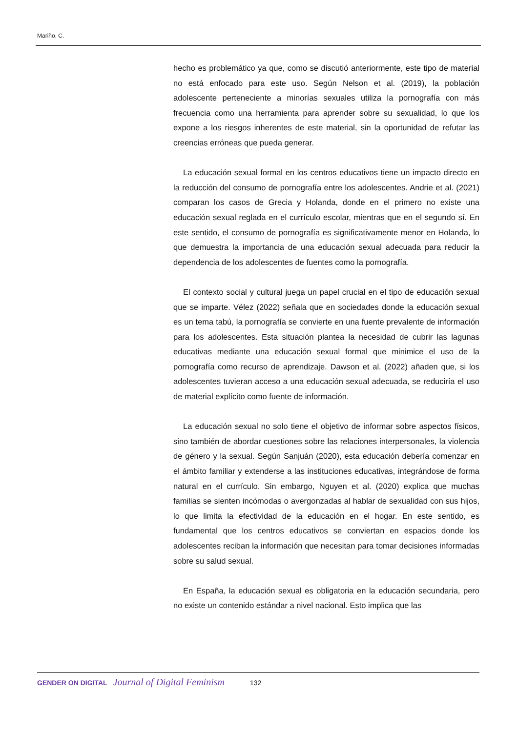Mariño, C.
hecho es problemático ya que, como se discutió anteriormente, este tipo de material no está enfocado para este uso. Según Nelson et al. (2019), la población adolescente perteneciente a minorías sexuales utiliza la pornografía con más frecuencia como una herramienta para aprender sobre su sexualidad, lo que los expone a los riesgos inherentes de este material, sin la oportunidad de refutar las creencias erróneas que pueda generar.
La educación sexual formal en los centros educativos tiene un impacto directo en la reducción del consumo de pornografía entre los adolescentes. Andrie et al. (2021) comparan los casos de Grecia y Holanda, donde en el primero no existe una educación sexual reglada en el currículo escolar, mientras que en el segundo sí. En este sentido, el consumo de pornografía es significativamente menor en Holanda, lo que demuestra la importancia de una educación sexual adecuada para reducir la dependencia de los adolescentes de fuentes como la pornografía.
El contexto social y cultural juega un papel crucial en el tipo de educación sexual que se imparte. Vélez (2022) señala que en sociedades donde la educación sexual es un tema tabú, la pornografía se convierte en una fuente prevalente de información para los adolescentes. Esta situación plantea la necesidad de cubrir las lagunas educativas mediante una educación sexual formal que minimice el uso de la pornografía como recurso de aprendizaje. Dawson et al. (2022) añaden que, si los adolescentes tuvieran acceso a una educación sexual adecuada, se reduciría el uso de material explícito como fuente de información.
La educación sexual no solo tiene el objetivo de informar sobre aspectos físicos, sino también de abordar cuestiones sobre las relaciones interpersonales, la violencia de género y la sexual. Según Sanjuán (2020), esta educación debería comenzar en el ámbito familiar y extenderse a las instituciones educativas, integrándose de forma natural en el currículo. Sin embargo, Nguyen et al. (2020) explica que muchas familias se sienten incómodas o avergonzadas al hablar de sexualidad con sus hijos, lo que limita la efectividad de la educación en el hogar. En este sentido, es fundamental que los centros educativos se conviertan en espacios donde los adolescentes reciban la información que necesitan para tomar decisiones informadas sobre su salud sexual.
En España, la educación sexual es obligatoria en la educación secundaria, pero no existe un contenido estándar a nivel nacional. Esto implica que las
GENDER ON DIGITAL Journal of Digital Feminism 132